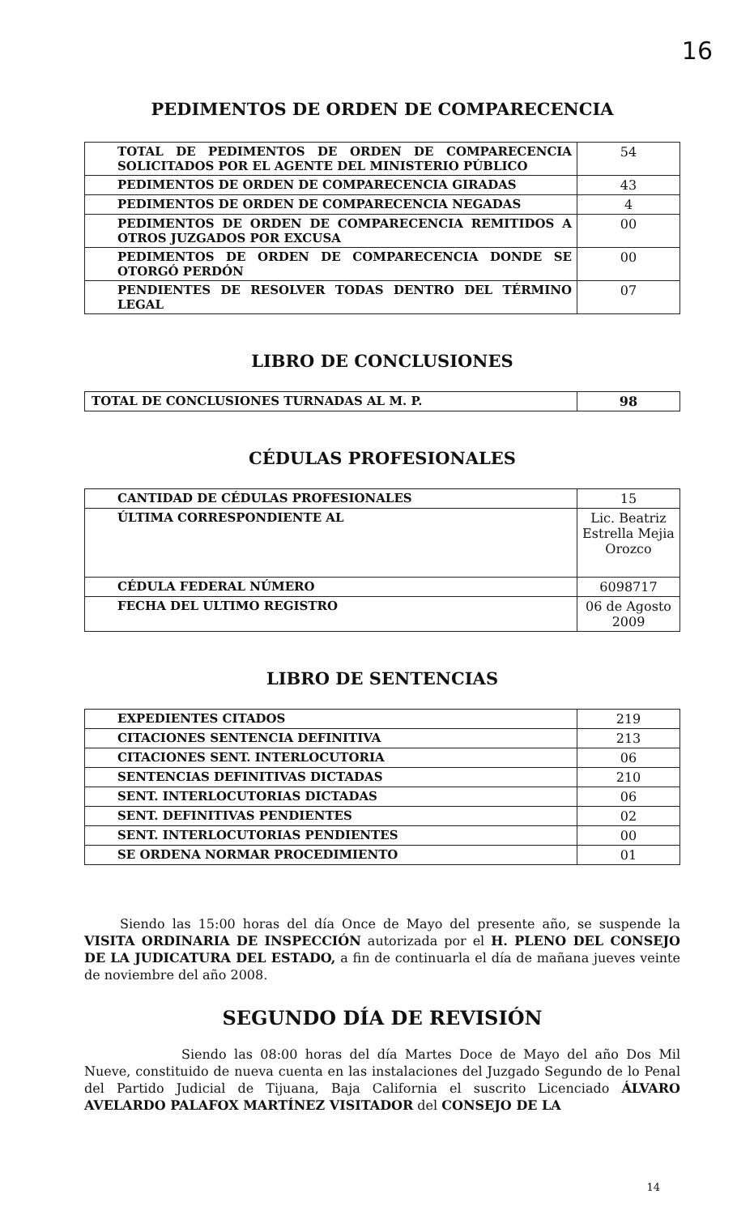16
PEDIMENTOS DE ORDEN DE COMPARECENCIA
| TOTAL DE PEDIMENTOS DE ORDEN DE COMPARECENCIA SOLICITADOS POR EL AGENTE DEL MINISTERIO PÚBLICO | 54 |
| PEDIMENTOS DE ORDEN DE COMPARECENCIA GIRADAS | 43 |
| PEDIMENTOS DE ORDEN DE COMPARECENCIA NEGADAS | 4 |
| PEDIMENTOS DE ORDEN DE COMPARECENCIA REMITIDOS A OTROS JUZGADOS POR EXCUSA | 00 |
| PEDIMENTOS DE ORDEN DE COMPARECENCIA DONDE SE OTORGÓ PERDÓN | 00 |
| PENDIENTES DE RESOLVER TODAS DENTRO DEL TÉRMINO LEGAL | 07 |
LIBRO DE CONCLUSIONES
| TOTAL DE CONCLUSIONES TURNADAS AL M. P. | 98 |
CÉDULAS PROFESIONALES
| CANTIDAD DE CÉDULAS PROFESIONALES | 15 |
| ÚLTIMA CORRESPONDIENTE AL | Lic. Beatriz Estrella Mejia Orozco |
| CÉDULA FEDERAL NÚMERO | 6098717 |
| FECHA DEL ULTIMO REGISTRO | 06 de Agosto 2009 |
LIBRO DE SENTENCIAS
| EXPEDIENTES CITADOS | 219 |
| CITACIONES SENTENCIA DEFINITIVA | 213 |
| CITACIONES SENT. INTERLOCUTORIA | 06 |
| SENTENCIAS DEFINITIVAS DICTADAS | 210 |
| SENT. INTERLOCUTORIAS DICTADAS | 06 |
| SENT. DEFINITIVAS PENDIENTES | 02 |
| SENT. INTERLOCUTORIAS PENDIENTES | 00 |
| SE ORDENA NORMAR PROCEDIMIENTO | 01 |
Siendo las 15:00 horas del día Once de Mayo del presente año, se suspende la VISITA ORDINARIA DE INSPECCIÓN autorizada por el H. PLENO DEL CONSEJO DE LA JUDICATURA DEL ESTADO, a fin de continuarla el día de mañana jueves veinte de noviembre del año 2008.
SEGUNDO DÍA DE REVISIÓN
Siendo las 08:00 horas del día Martes Doce de Mayo del año Dos Mil Nueve, constituido de nueva cuenta en las instalaciones del Juzgado Segundo de lo Penal del Partido Judicial de Tijuana, Baja California el suscrito Licenciado ÁLVARO AVELARDO PALAFOX MARTÍNEZ VISITADOR del CONSEJO DE LA
14